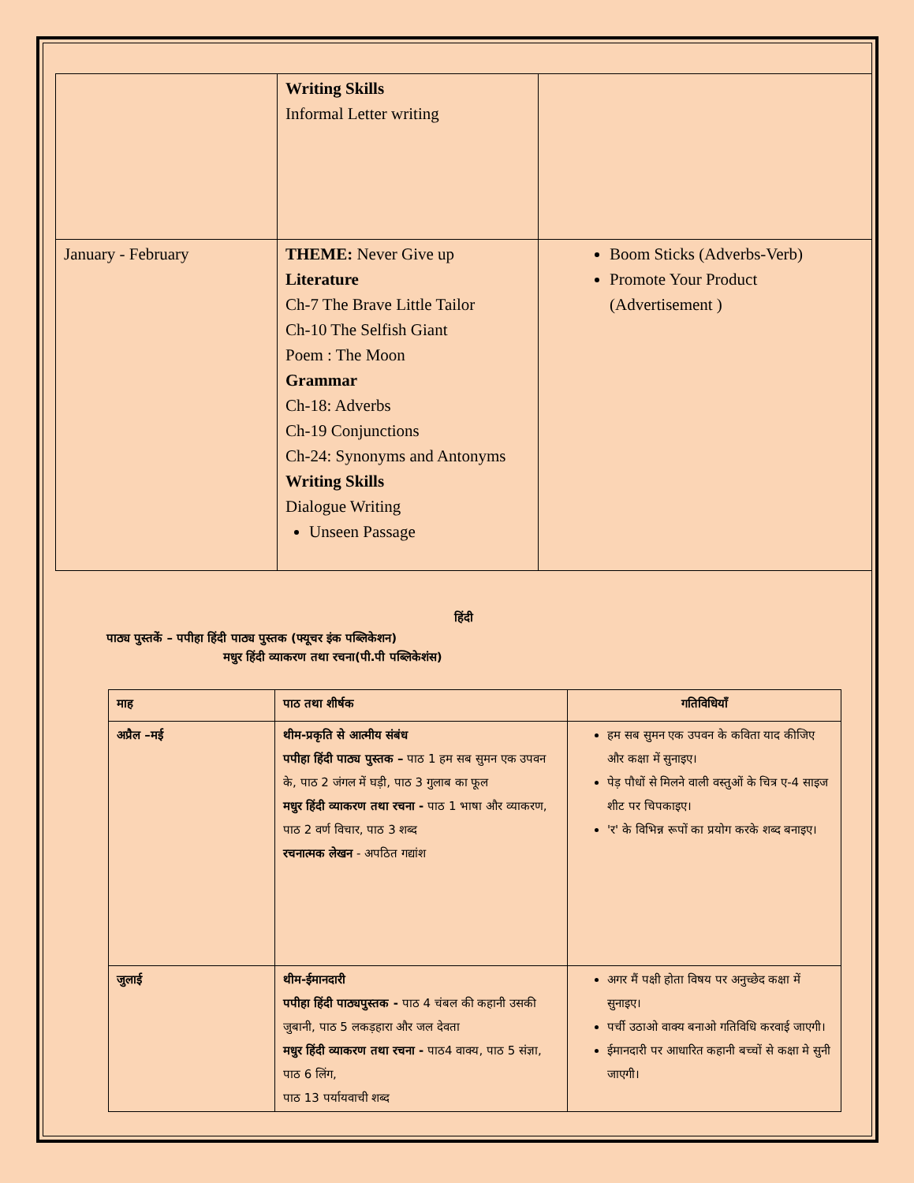| | Writing Skills Informal Letter writing | |
| January - February | THEME: Never Give up Literature Ch-7 The Brave Little Tailor Ch-10 The Selfish Giant Poem : The Moon Grammar Ch-18: Adverbs Ch-19 Conjunctions Ch-24: Synonyms and Antonyms Writing Skills Dialogue Writing Unseen Passage | Boom Sticks (Adverbs-Verb) Promote Your Product (Advertisement ) |
हिंदी
पाठ्य पुस्तकें – पपीहा हिंदी पाठ्य पुस्तक (फ्यूचर इंक पब्लिकेशन)
मधुर हिंदी व्याकरण तथा रचना(पी.पी पब्लिकेशंस)
| माह | पाठ तथा शीर्षक | गतिविधियाँ |
| --- | --- | --- |
| अप्रैल –मई | थीम-प्रकृति से आत्मीय संबंध पपीहा हिंदी पाठ्य पुस्तक – पाठ 1 हम सब सुमन एक उपवन के, पाठ 2 जंगल में घड़ी, पाठ 3 गुलाब का फूल मधुर हिंदी व्याकरण तथा रचना - पाठ 1 भाषा और व्याकरण, पाठ 2 वर्ण विचार, पाठ 3 शब्द रचनात्मक लेखन - अपठित गद्यांश | हम सब सुमन एक उपवन के कविता याद कीजिए और कक्षा में सुनाइए। पेड़ पौधों से मिलने वाली वस्तुओं के चित्र ए-4 साइज शीट पर चिपकाइए। 'र' के विभिन्न रूपों का प्रयोग करके शब्द बनाइए। |
| जुलाई | थीम-ईमानदारी पपीहा हिंदी पाठ्यपुस्तक - पाठ 4 चंबल की कहानी उसकी जुबानी, पाठ 5 लकड़हारा और जल देवता मधुर हिंदी व्याकरण तथा रचना - पाठ4 वाक्य, पाठ 5 संज्ञा, पाठ 6 लिंग, पाठ 13 पर्यायवाची शब्द | अगर मैं पक्षी होता विषय पर अनुच्छेद कक्षा में सुनाइए। पर्ची उठाओ वाक्य बनाओ गतिविधि करवाई जाएगी। ईमानदारी पर आधारित कहानी बच्चों से कक्षा मे सुनी जाएगी। |